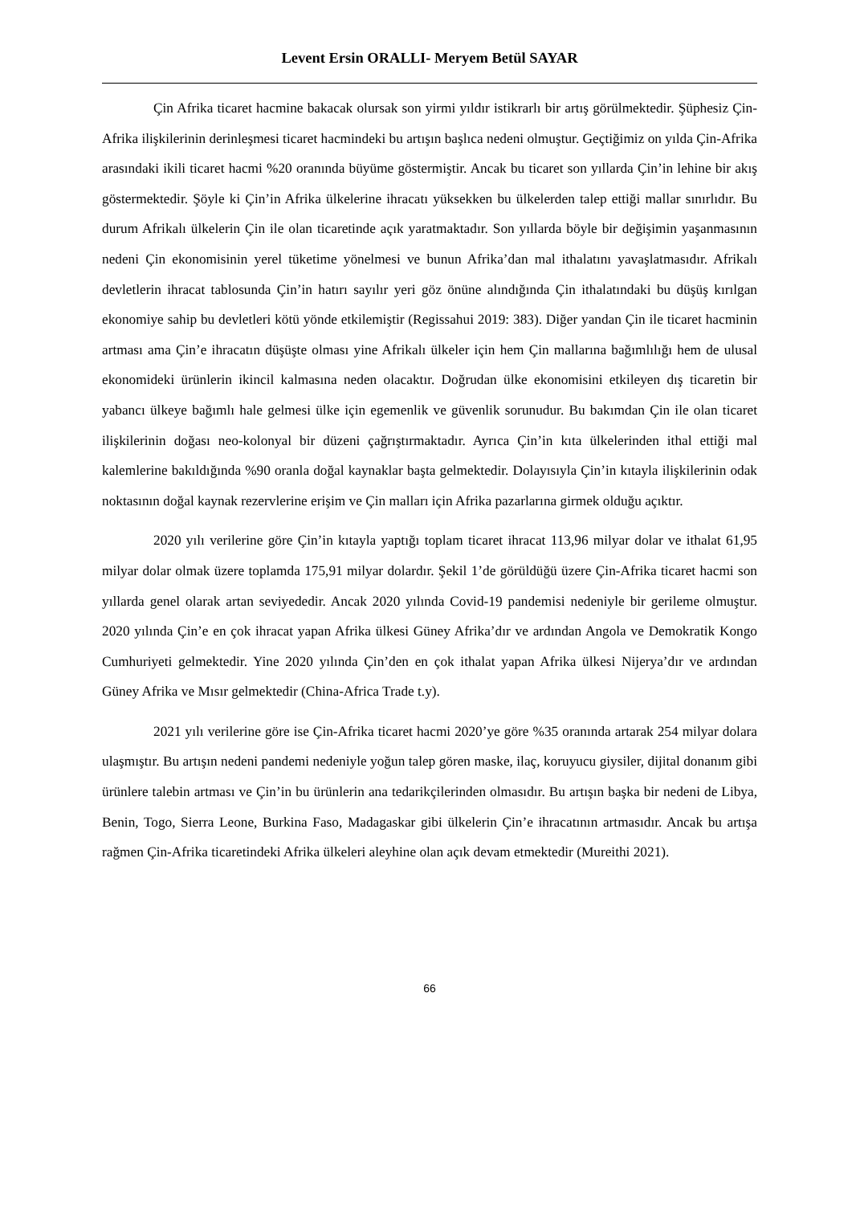Levent Ersin ORALLI- Meryem Betül SAYAR
Çin Afrika ticaret hacmine bakacak olursak son yirmi yıldır istikrarlı bir artış görülmektedir. Şüphesiz Çin-Afrika ilişkilerinin derinleşmesi ticaret hacmindeki bu artışın başlıca nedeni olmuştur. Geçtiğimiz on yılda Çin-Afrika arasındaki ikili ticaret hacmi %20 oranında büyüme göstermiştir. Ancak bu ticaret son yıllarda Çin’in lehine bir akış göstermektedir. Şöyle ki Çin’in Afrika ülkelerine ihracatı yüksekken bu ülkelerden talep ettiği mallar sınırlıdır. Bu durum Afrikalı ülkelerin Çin ile olan ticaretinde açık yaratmaktadır. Son yıllarda böyle bir değişimin yaşanmasının nedeni Çin ekonomisinin yerel tüketime yönelmesi ve bunun Afrika’dan mal ithalatını yavaşlatmasıdır. Afrikalı devletlerin ihracat tablosunda Çin’in hatırı sayılır yeri göz önüne alındığında Çin ithalatındaki bu düşüş kırılgan ekonomiye sahip bu devletleri kötü yönde etkilemiştir (Regissahui 2019: 383). Diğer yandan Çin ile ticaret hacminin artması ama Çin’e ihracatın düşüşte olması yine Afrikalı ülkeler için hem Çin mallarına bağımlılığı hem de ulusal ekonomideki ürünlerin ikincil kalmasına neden olacaktır. Doğrudan ülke ekonomisini etkileyen dış ticaretin bir yabancı ülkeye bağımlı hale gelmesi ülke için egemenlik ve güvenlik sorunudur. Bu bakımdan Çin ile olan ticaret ilişkilerinin doğası neo-kolonyal bir düzeni çağrıştırmaktadır. Ayrıca Çin’in kıta ülkelerinden ithal ettiği mal kalemlerine bakıldığında %90 oranla doğal kaynaklar başta gelmektedir. Dolayısıyla Çin’in kıtayla ilişkilerinin odak noktasının doğal kaynak rezervlerine erişim ve Çin malları için Afrika pazarlarına girmek olduğu açıktır.
2020 yılı verilerine göre Çin’in kıtayla yaptığı toplam ticaret ihracat 113,96 milyar dolar ve ithalat 61,95 milyar dolar olmak üzere toplamda 175,91 milyar dolardır. Şekil 1’de görüldüğü üzere Çin-Afrika ticaret hacmi son yıllarda genel olarak artan seviyededir. Ancak 2020 yılında Covid-19 pandemisi nedeniyle bir gerileme olmuştur. 2020 yılında Çin’e en çok ihracat yapan Afrika ülkesi Güney Afrika’dır ve ardından Angola ve Demokratik Kongo Cumhuriyeti gelmektedir. Yine 2020 yılında Çin’den en çok ithalat yapan Afrika ülkesi Nijerya’dır ve ardından Güney Afrika ve Mısır gelmektedir (China-Africa Trade t.y).
2021 yılı verilerine göre ise Çin-Afrika ticaret hacmi 2020’ye göre %35 oranında artarak 254 milyar dolara ulaşmıştır. Bu artışın nedeni pandemi nedeniyle yoğun talep gören maske, ilaç, koruyucu giysiler, dijital donanım gibi ürünlere talebin artması ve Çin’in bu ürünlerin ana tedarikçilerinden olmasıdır. Bu artışın başka bir nedeni de Libya, Benin, Togo, Sierra Leone, Burkina Faso, Madagaskar gibi ülkelerin Çin’e ihracatının artmasıdır. Ancak bu artışa rağmen Çin-Afrika ticaretindeki Afrika ülkeleri aleyhine olan açık devam etmektedir (Mureithi 2021).
66